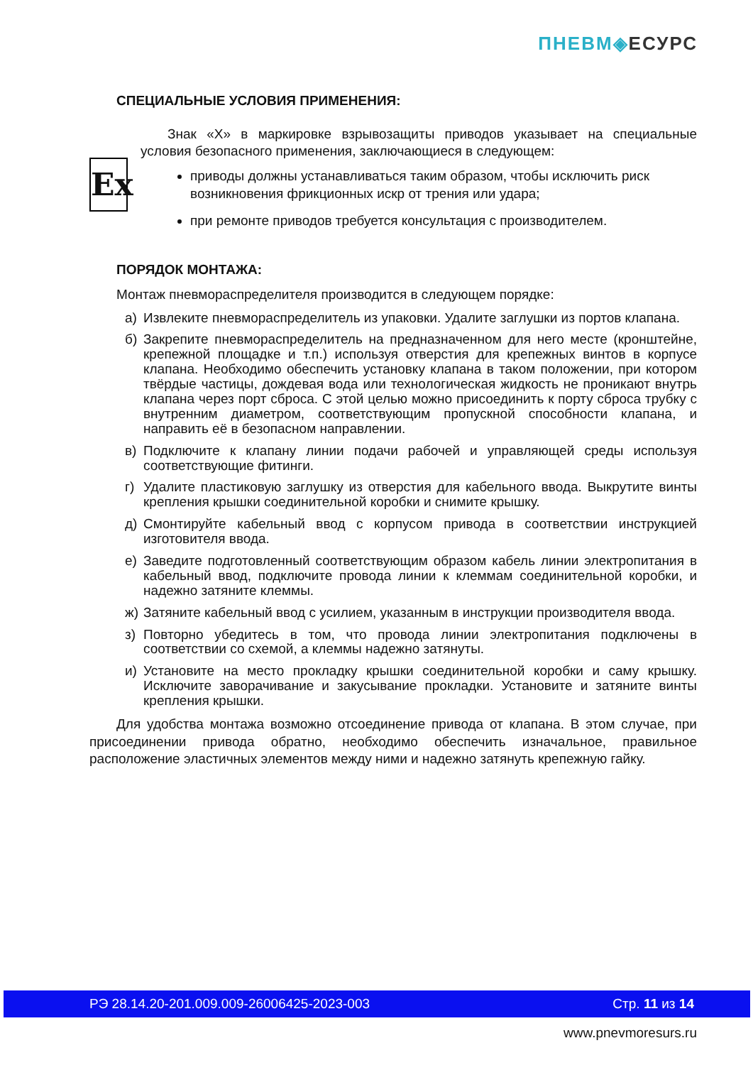ПНЕВМ◈ЕСУРС
СПЕЦИАЛЬНЫЕ УСЛОВИЯ ПРИМЕНЕНИЯ:
Ex
Знак «Х» в маркировке взрывозащиты приводов указывает на специальные условия безопасного применения, заключающиеся в следующем:
приводы должны устанавливаться таким образом, чтобы исключить риск возникновения фрикционных искр от трения или удара;
при ремонте приводов требуется консультация с производителем.
ПОРЯДОК МОНТАЖА:
Монтаж пневмораспределителя производится в следующем порядке:
а) Извлеките пневмораспределитель из упаковки. Удалите заглушки из портов клапана.
б) Закрепите пневмораспределитель на предназначенном для него месте (кронштейне, крепежной площадке и т.п.) используя отверстия для крепежных винтов в корпусе клапана. Необходимо обеспечить установку клапана в таком положении, при котором твёрдые частицы, дождевая вода или технологическая жидкость не проникают внутрь клапана через порт сброса. С этой целью можно присоединить к порту сброса трубку с внутренним диаметром, соответствующим пропускной способности клапана, и направить её в безопасном направлении.
в) Подключите к клапану линии подачи рабочей и управляющей среды используя соответствующие фитинги.
г) Удалите пластиковую заглушку из отверстия для кабельного ввода. Выкрутите винты крепления крышки соединительной коробки и снимите крышку.
д) Смонтируйте кабельный ввод с корпусом привода в соответствии инструкцией изготовителя ввода.
е) Заведите подготовленный соответствующим образом кабель линии электропитания в кабельный ввод, подключите провода линии к клеммам соединительной коробки, и надежно затяните клеммы.
ж) Затяните кабельный ввод с усилием, указанным в инструкции производителя ввода.
з) Повторно убедитесь в том, что провода линии электропитания подключены в соответствии со схемой, а клеммы надежно затянуты.
и) Установите на место прокладку крышки соединительной коробки и саму крышку. Исключите заворачивание и закусывание прокладки. Установите и затяните винты крепления крышки.
Для удобства монтажа возможно отсоединение привода от клапана. В этом случае, при присоединении привода обратно, необходимо обеспечить изначальное, правильное расположение эластичных элементов между ними и надежно затянуть крепежную гайку.
РЭ 28.14.20-201.009.009-26006425-2023-003 Стр. 11 из 14
www.pnevmoresurs.ru